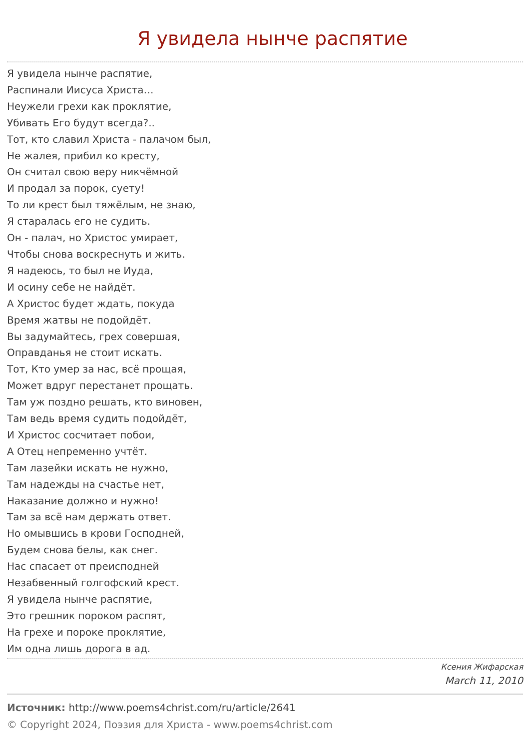Я увидела нынче распятие
Я увидела нынче распятие,
Распинали Иисуса Христа…
Неужели грехи как проклятие,
Убивать Его будут всегда?..
Тот, кто славил Христа - палачом был,
Не жалея, прибил ко кресту,
Он считал свою веру никчёмной
И продал за порок, суету!
То ли крест был тяжёлым, не знаю,
Я старалась его не судить.
Он - палач, но Христос умирает,
Чтобы снова воскреснуть и жить.
Я надеюсь, то был не Иуда,
И осину себе не найдёт.
А Христос будет ждать, покуда
Время жатвы не подойдёт.
Вы задумайтесь, грех совершая,
Оправданья не стоит искать.
Тот, Кто умер за нас, всё прощая,
Может вдруг перестанет прощать.
Там уж поздно решать, кто виновен,
Там ведь время судить подойдёт,
И Христос сосчитает побои,
А Отец непременно учтёт.
Там лазейки искать не нужно,
Там надежды на счастье нет,
Наказание должно и нужно!
Там за всё нам держать ответ.
Но омывшись в крови Господней,
Будем снова белы, как снег.
Нас спасает от преисподней
Незабвенный голгофский крест.
Я увидела нынче распятие,
Это грешник пороком распят,
На грехе и пороке проклятие,
Им одна лишь дорога в ад.
Ксения Жифарская
March 11, 2010
Источник: http://www.poems4christ.com/ru/article/2641
© Copyright 2024, Поэзия для Христа - www.poems4christ.com